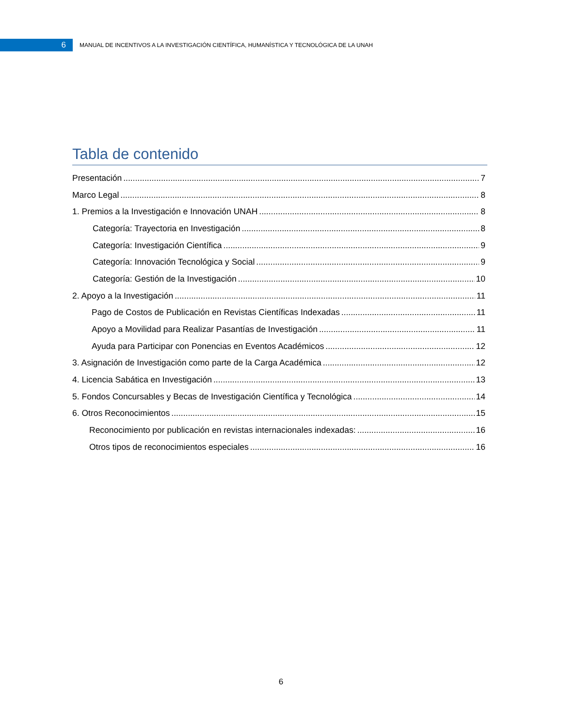6
MANUAL DE INCENTIVOS A LA INVESTIGACIÓN CIENTÍFICA, HUMANÍSTICA Y TECNOLÓGICA DE LA UNAH
Tabla de contenido
Presentación 7
Marco Legal 8
1. Premios a la Investigación e Innovación UNAH 8
Categoría: Trayectoria en Investigación 8
Categoría: Investigación Científica 9
Categoría: Innovación Tecnológica y Social 9
Categoría: Gestión de la Investigación 10
2. Apoyo a la Investigación 11
Pago de Costos de Publicación en Revistas Científicas Indexadas 11
Apoyo a Movilidad para Realizar Pasantías de Investigación 11
Ayuda para Participar con Ponencias en Eventos Académicos 12
3. Asignación de Investigación como parte de la Carga Académica 12
4. Licencia Sabática en Investigación 13
5. Fondos Concursables y Becas de Investigación Científica y Tecnológica 14
6. Otros Reconocimientos 15
Reconocimiento por publicación en revistas internacionales indexadas: 16
Otros tipos de reconocimientos especiales 16
6